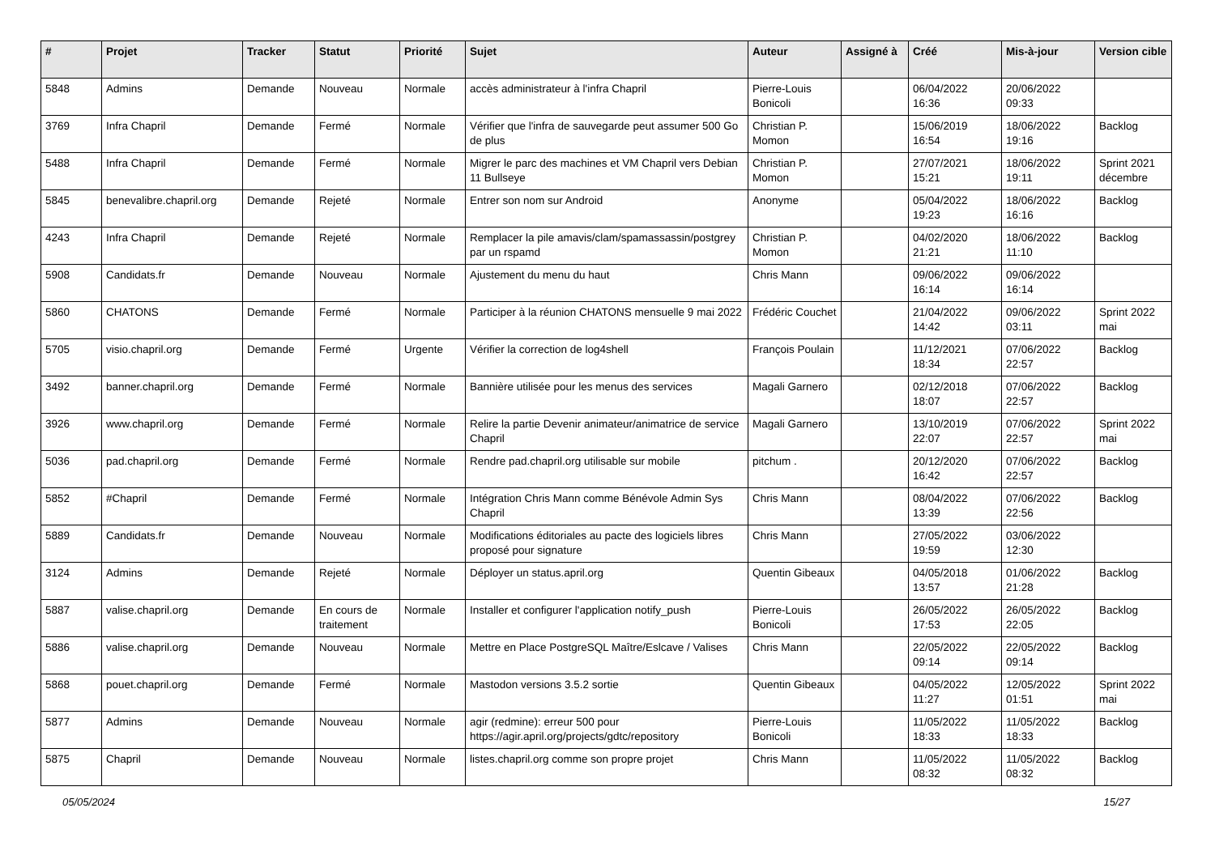| # | Projet | Tracker | Statut | Priorité | Sujet | Auteur | Assigné à | Créé | Mis-à-jour | Version cible |
| --- | --- | --- | --- | --- | --- | --- | --- | --- | --- | --- |
| 5848 | Admins | Demande | Nouveau | Normale | accès administrateur à l'infra Chapril | Pierre-Louis Bonicoli | | 06/04/2022 16:36 | 20/06/2022 09:33 | |
| 3769 | Infra Chapril | Demande | Fermé | Normale | Vérifier que l'infra de sauvegarde peut assumer 500 Go de plus | Christian P. Momon | | 15/06/2019 16:54 | 18/06/2022 19:16 | Backlog |
| 5488 | Infra Chapril | Demande | Fermé | Normale | Migrer le parc des machines et VM Chapril vers Debian 11 Bullseye | Christian P. Momon | | 27/07/2021 15:21 | 18/06/2022 19:11 | Sprint 2021 décembre |
| 5845 | benevalibre.chapril.org | Demande | Rejeté | Normale | Entrer son nom sur Android | Anonyme | | 05/04/2022 19:23 | 18/06/2022 16:16 | Backlog |
| 4243 | Infra Chapril | Demande | Rejeté | Normale | Remplacer la pile amavis/clam/spamassassin/postgrey par un rspamd | Christian P. Momon | | 04/02/2020 21:21 | 18/06/2022 11:10 | Backlog |
| 5908 | Candidats.fr | Demande | Nouveau | Normale | Ajustement du menu du haut | Chris Mann | | 09/06/2022 16:14 | 09/06/2022 16:14 | |
| 5860 | CHATONS | Demande | Fermé | Normale | Participer à la réunion CHATONS mensuelle 9 mai 2022 | Frédéric Couchet | | 21/04/2022 14:42 | 09/06/2022 03:11 | Sprint 2022 mai |
| 5705 | visio.chapril.org | Demande | Fermé | Urgente | Vérifier la correction de log4shell | François Poulain | | 11/12/2021 18:34 | 07/06/2022 22:57 | Backlog |
| 3492 | banner.chapril.org | Demande | Fermé | Normale | Bannière utilisée pour les menus des services | Magali Garnero | | 02/12/2018 18:07 | 07/06/2022 22:57 | Backlog |
| 3926 | www.chapril.org | Demande | Fermé | Normale | Relire la partie Devenir animateur/animatrice de service Chapril | Magali Garnero | | 13/10/2019 22:07 | 07/06/2022 22:57 | Sprint 2022 mai |
| 5036 | pad.chapril.org | Demande | Fermé | Normale | Rendre pad.chapril.org utilisable sur mobile | pitchum . | | 20/12/2020 16:42 | 07/06/2022 22:57 | Backlog |
| 5852 | #Chapril | Demande | Fermé | Normale | Intégration Chris Mann comme Bénévole Admin Sys Chapril | Chris Mann | | 08/04/2022 13:39 | 07/06/2022 22:56 | Backlog |
| 5889 | Candidats.fr | Demande | Nouveau | Normale | Modifications éditoriales au pacte des logiciels libres proposé pour signature | Chris Mann | | 27/05/2022 19:59 | 03/06/2022 12:30 | |
| 3124 | Admins | Demande | Rejeté | Normale | Déployer un status.april.org | Quentin Gibeaux | | 04/05/2018 13:57 | 01/06/2022 21:28 | Backlog |
| 5887 | valise.chapril.org | Demande | En cours de traitement | Normale | Installer et configurer l'application notify_push | Pierre-Louis Bonicoli | | 26/05/2022 17:53 | 26/05/2022 22:05 | Backlog |
| 5886 | valise.chapril.org | Demande | Nouveau | Normale | Mettre en Place PostgreSQL Maître/Eslcave / Valises | Chris Mann | | 22/05/2022 09:14 | 22/05/2022 09:14 | Backlog |
| 5868 | pouet.chapril.org | Demande | Fermé | Normale | Mastodon versions 3.5.2 sortie | Quentin Gibeaux | | 04/05/2022 11:27 | 12/05/2022 01:51 | Sprint 2022 mai |
| 5877 | Admins | Demande | Nouveau | Normale | agir (redmine): erreur 500 pour https://agir.april.org/projects/gdtc/repository | Pierre-Louis Bonicoli | | 11/05/2022 18:33 | 11/05/2022 18:33 | Backlog |
| 5875 | Chapril | Demande | Nouveau | Normale | listes.chapril.org comme son propre projet | Chris Mann | | 11/05/2022 08:32 | 11/05/2022 08:32 | Backlog |
05/05/2024 15/27